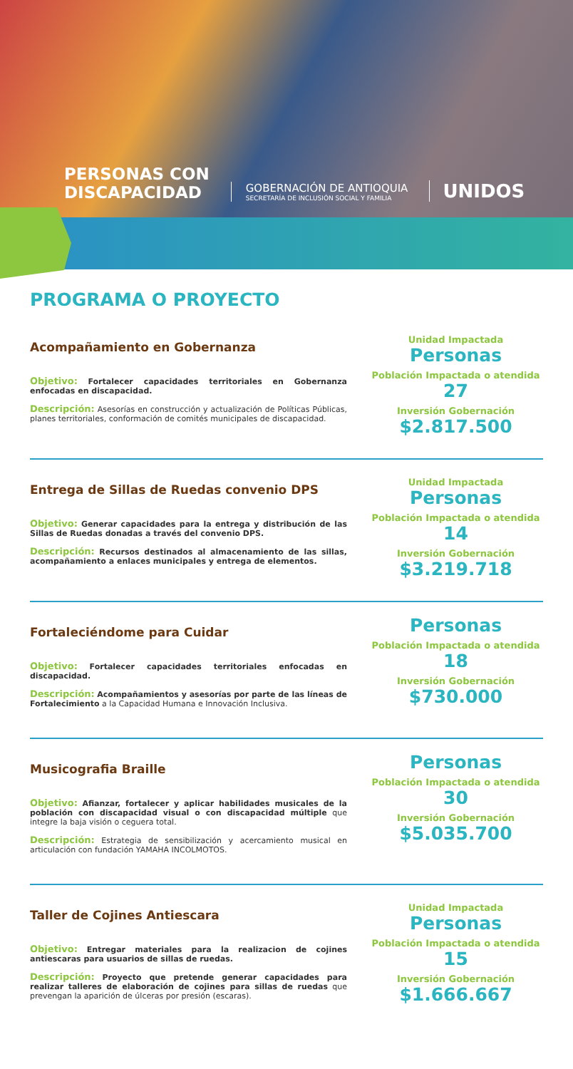PERSONAS CON
DISCAPACIDAD
GOBERNACIÓN DE ANTIOQUIA
SECRETARÍA DE INCLUSIÓN SOCIAL Y FAMILIA
UNIDOS
PROGRAMA O PROYECTO
Acompañamiento en Gobernanza
Objetivo: Fortalecer capacidades territoriales en Gobernanza enfocadas en discapacidad.
Descripción: Asesorías en construcción y actualización de Políticas Públicas, planes territoriales, conformación de comités municipales de discapacidad.
Unidad Impactada
Personas
Población Impactada o atendida
27
Inversión Gobernación
$2.817.500
Entrega de Sillas de Ruedas convenio DPS
Objetivo: Generar capacidades para la entrega y distribución de las Sillas de Ruedas donadas a través del convenio DPS.
Descripción: Recursos destinados al almacenamiento de las sillas, acompañamiento a enlaces municipales y entrega de elementos.
Unidad Impactada
Personas
Población Impactada o atendida
14
Inversión Gobernación
$3.219.718
Fortaleciéndome para Cuidar
Objetivo: Fortalecer capacidades territoriales enfocadas en discapacidad.
Descripción: Acompañamientos y asesorías por parte de las líneas de Fortalecimiento a la Capacidad Humana e Innovación Inclusiva.
Personas
Población Impactada o atendida
18
Inversión Gobernación
$730.000
Musicografia Braille
Objetivo: Afianzar, fortalecer y aplicar habilidades musicales de la población con discapacidad visual o con discapacidad múltiple que integre la baja visión o ceguera total.
Descripción: Estrategia de sensibilización y acercamiento musical en articulación con fundación YAMAHA INCOLMOTOS.
Personas
Población Impactada o atendida
30
Inversión Gobernación
$5.035.700
Taller de Cojines Antiescara
Objetivo: Entregar materiales para la realizacion de cojines antiescaras para usuarios de sillas de ruedas.
Descripción: Proyecto que pretende generar capacidades para realizar talleres de elaboración de cojines para sillas de ruedas que prevengan la aparición de úlceras por presión (escaras).
Unidad Impactada
Personas
Población Impactada o atendida
15
Inversión Gobernación
$1.666.667